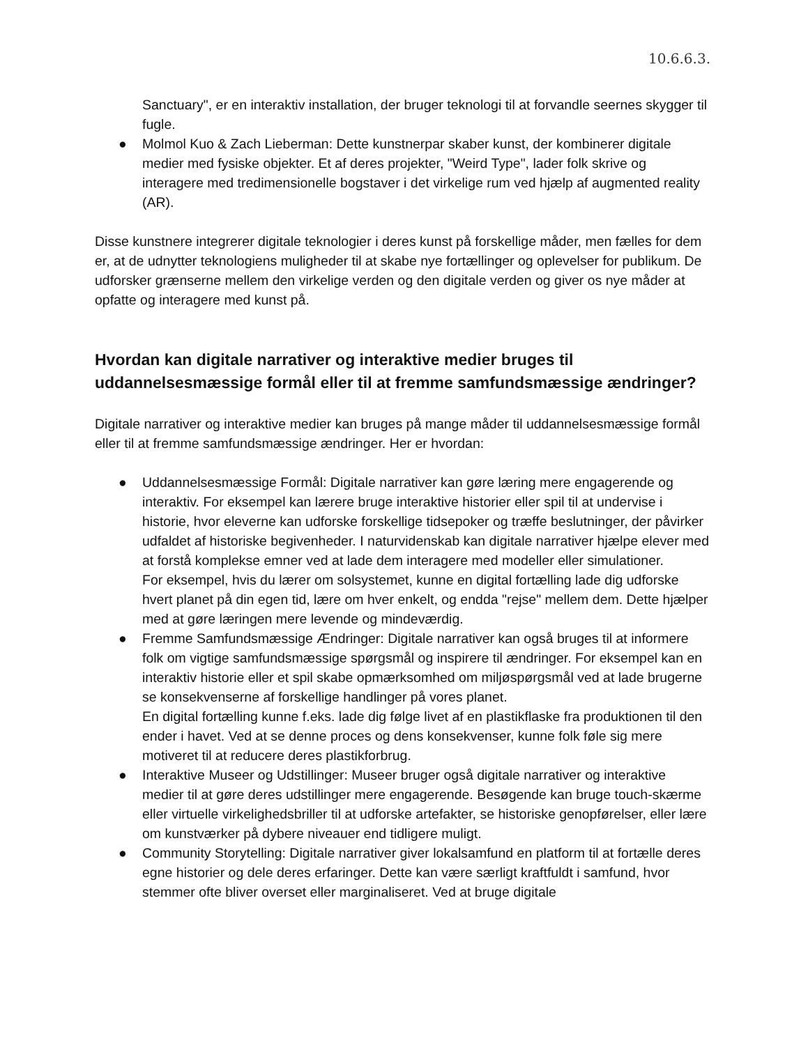10.6.6.3.
Sanctuary", er en interaktiv installation, der bruger teknologi til at forvandle seernes skygger til fugle.
● Molmol Kuo & Zach Lieberman: Dette kunstnerpar skaber kunst, der kombinerer digitale medier med fysiske objekter. Et af deres projekter, "Weird Type", lader folk skrive og interagere med tredimensionelle bogstaver i det virkelige rum ved hjælp af augmented reality (AR).
Disse kunstnere integrerer digitale teknologier i deres kunst på forskellige måder, men fælles for dem er, at de udnytter teknologiens muligheder til at skabe nye fortællinger og oplevelser for publikum. De udforsker grænserne mellem den virkelige verden og den digitale verden og giver os nye måder at opfatte og interagere med kunst på.
Hvordan kan digitale narrativer og interaktive medier bruges til uddannelsesmæssige formål eller til at fremme samfundsmæssige ændringer?
Digitale narrativer og interaktive medier kan bruges på mange måder til uddannelsesmæssige formål eller til at fremme samfundsmæssige ændringer. Her er hvordan:
● Uddannelsesmæssige Formål: Digitale narrativer kan gøre læring mere engagerende og interaktiv. For eksempel kan lærere bruge interaktive historier eller spil til at undervise i historie, hvor eleverne kan udforske forskellige tidsepoker og træffe beslutninger, der påvirker udfaldet af historiske begivenheder. I naturvidenskab kan digitale narrativer hjælpe elever med at forstå komplekse emner ved at lade dem interagere med modeller eller simulationer.
For eksempel, hvis du lærer om solsystemet, kunne en digital fortælling lade dig udforske hvert planet på din egen tid, lære om hver enkelt, og endda "rejse" mellem dem. Dette hjælper med at gøre læringen mere levende og mindeværdig.
● Fremme Samfundsmæssige Ændringer: Digitale narrativer kan også bruges til at informere folk om vigtige samfundsmæssige spørgsmål og inspirere til ændringer. For eksempel kan en interaktiv historie eller et spil skabe opmærksomhed om miljøspørgsmål ved at lade brugerne se konsekvenserne af forskellige handlinger på vores planet.
En digital fortælling kunne f.eks. lade dig følge livet af en plastikflaske fra produktionen til den ender i havet. Ved at se denne proces og dens konsekvenser, kunne folk føle sig mere motiveret til at reducere deres plastikforbrug.
● Interaktive Museer og Udstillinger: Museer bruger også digitale narrativer og interaktive medier til at gøre deres udstillinger mere engagerende. Besøgende kan bruge touch-skærme eller virtuelle virkelighedsbriller til at udforske artefakter, se historiske genopførelser, eller lære om kunstværker på dybere niveauer end tidligere muligt.
● Community Storytelling: Digitale narrativer giver lokalsamfund en platform til at fortælle deres egne historier og dele deres erfaringer. Dette kan være særligt kraftfuldt i samfund, hvor stemmer ofte bliver overset eller marginaliseret. Ved at bruge digitale